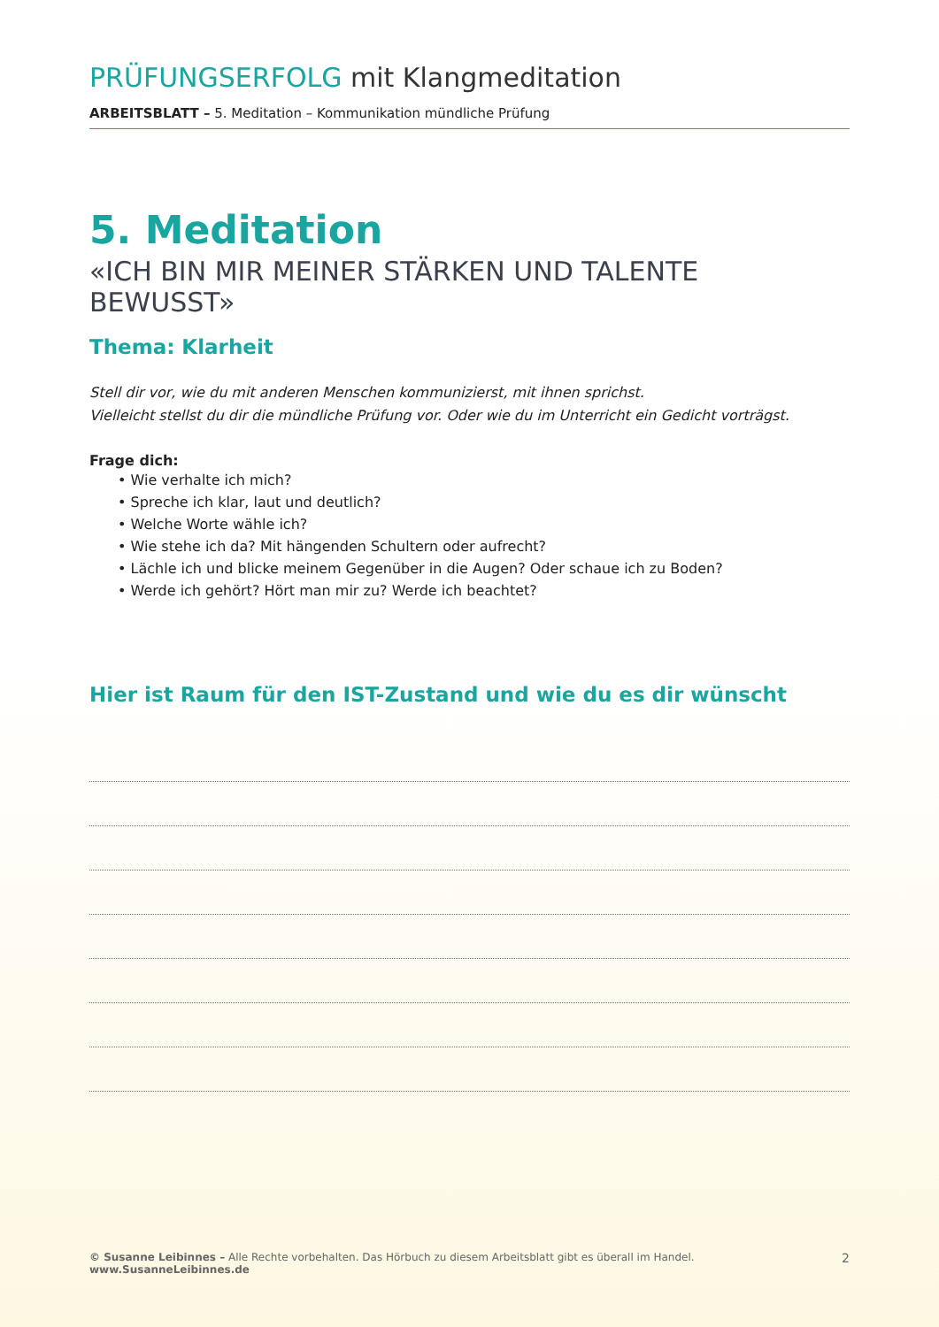PRÜFUNGSERFOLG mit Klangmeditation
ARBEITSBLATT – 5. Meditation – Kommunikation mündliche Prüfung
5. Meditation
«ICH BIN MIR MEINER STÄRKEN UND TALENTE BEWUSST»
Thema: Klarheit
Stell dir vor, wie du mit anderen Menschen kommunizierst, mit ihnen sprichst.
Vielleicht stellst du dir die mündliche Prüfung vor. Oder wie du im Unterricht ein Gedicht vorträgst.
Frage dich:
• Wie verhalte ich mich?
• Spreche ich klar, laut und deutlich?
• Welche Worte wähle ich?
• Wie stehe ich da? Mit hängenden Schultern oder aufrecht?
• Lächle ich und blicke meinem Gegenüber in die Augen? Oder schaue ich zu Boden?
• Werde ich gehört? Hört man mir zu? Werde ich beachtet?
Hier ist Raum für den IST-Zustand und wie du es dir wünscht
© Susanne Leibinnes – Alle Rechte vorbehalten. Das Hörbuch zu diesem Arbeitsblatt gibt es überall im Handel. www.SusanneLeibinnes.de 2